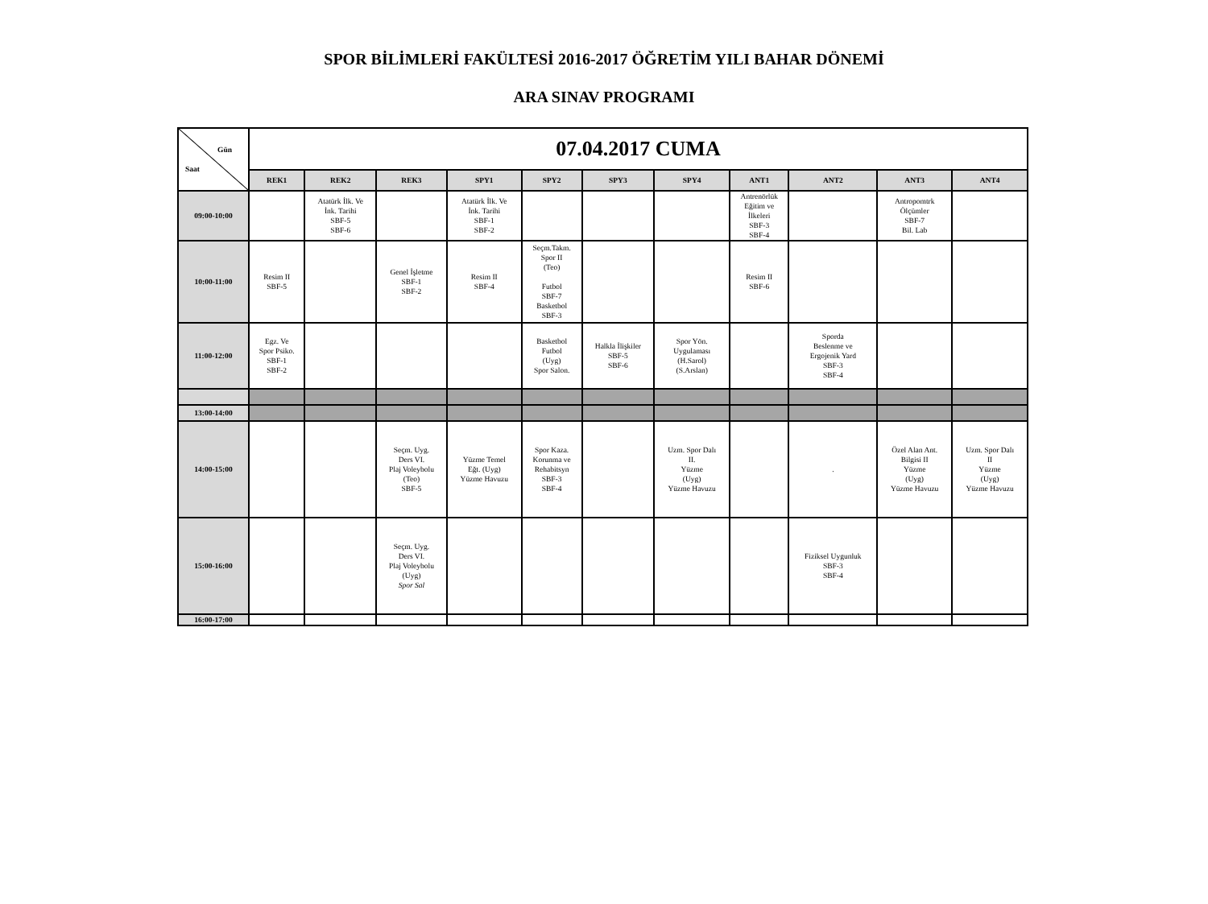SPOR BİLİMLERİ FAKÜLTESİ 2016-2017 ÖĞRETİM YILI BAHAR DÖNEMİ
ARA SINAV PROGRAMI
| Gün Saat | 07.04.2017 CUMA | | | | | | | | | | |
| | REK1 | REK2 | REK3 | SPY1 | SPY2 | SPY3 | SPY4 | ANT1 | ANT2 | ANT3 | ANT4 |
| 09:00-10:00 | | Atatürk İlk. Ve İnk. Tarihi SBF-5 SBF-6 | | Atatürk İlk. Ve İnk. Tarihi SBF-1 SBF-2 | | | | Antrenörlük Eğitim ve İlkeleri SBF-3 SBF-4 | | Antropomtrk Ölçümler SBF-7 Bil. Lab | |
| 10:00-11:00 | Resim II SBF-5 | | Genel İşletme SBF-1 SBF-2 | Resim II SBF-4 | Seçm.Takm. Spor II (Teo) Futbol SBF-7 Basketbol SBF-3 | | | Resim II SBF-6 | | | |
| 11:00-12:00 | Egz. Ve Spor Psiko. SBF-1 SBF-2 | | | | Basketbol Futbol (Uyg) Spor Salon. | Halkla İlişkiler SBF-5 SBF-6 | Spor Yön. Uygulaması (H.Sarol) (S.Arslan) | | Sporda Beslenme ve Ergojenik Yard SBF-3 SBF-4 | | |
| 13:00-14:00 | | | | | | | | | | | |
| 14:00-15:00 | | | Seçm. Uyg. Ders VI. Plaj Voleybolu (Teo) SBF-5 | Yüzme Temel Eğt. (Uyg) Yüzme Havuzu | Spor Kaza. Korunma ve Rehabitsyn SBF-3 SBF-4 | | Uzm. Spor Dalı II. Yüzme (Uyg) Yüzme Havuzu | | . | Özel Alan Ant. Bilgisi II Yüzme (Uyg) Yüzme Havuzu | Uzm. Spor Dalı II Yüzme (Uyg) Yüzme Havuzu |
| 15:00-16:00 | | | Seçm. Uyg. Ders VI. Plaj Voleybolu (Uyg) Spor Sal | | | | | | Fiziksel Uygunluk SBF-3 SBF-4 | | |
| 16:00-17:00 | | | | | | | | | | | |